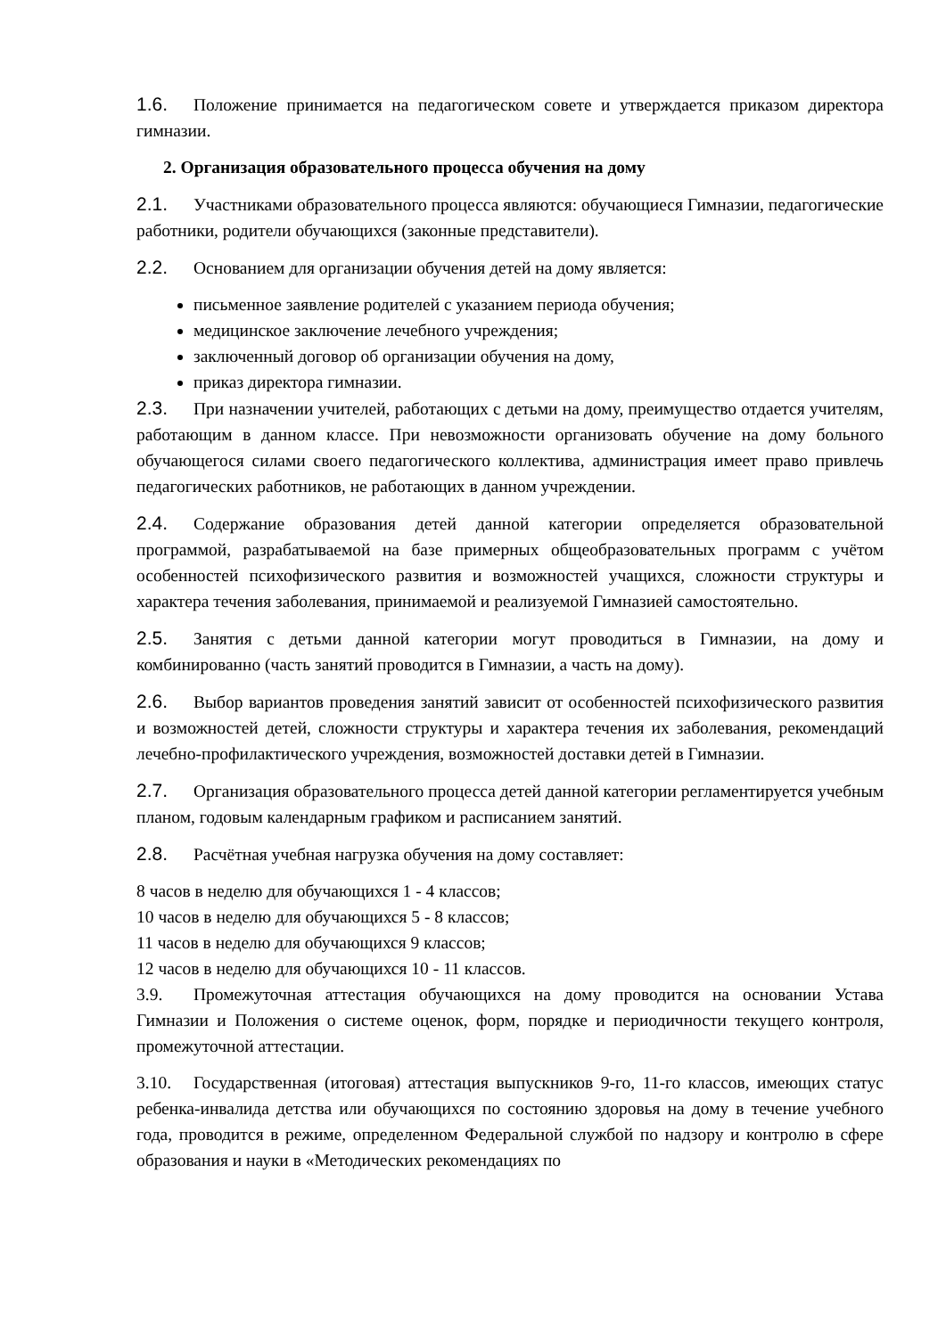1.6. Положение принимается на педагогическом совете и утверждается приказом директора гимназии.
2. Организация образовательного процесса обучения на дому
2.1. Участниками образовательного процесса являются: обучающиеся Гимназии, педагогические работники, родители обучающихся (законные представители).
2.2. Основанием для организации обучения детей на дому является:
письменное заявление родителей с указанием периода обучения;
медицинское заключение лечебного учреждения;
заключенный договор об организации обучения на дому,
приказ директора гимназии.
2.3. При назначении учителей, работающих с детьми на дому, преимущество отдается учителям, работающим в данном классе. При невозможности организовать обучение на дому больного обучающегося силами своего педагогического коллектива, администрация имеет право привлечь педагогических работников, не работающих в данном учреждении.
2.4. Содержание образования детей данной категории определяется образовательной программой, разрабатываемой на базе примерных общеобразовательных программ с учётом особенностей психофизического развития и возможностей учащихся, сложности структуры и характера течения заболевания, принимаемой и реализуемой Гимназией самостоятельно.
2.5. Занятия с детьми данной категории могут проводиться в Гимназии, на дому и комбинированно (часть занятий проводится в Гимназии, а часть на дому).
2.6. Выбор вариантов проведения занятий зависит от особенностей психофизического развития и возможностей детей, сложности структуры и характера течения их заболевания, рекомендаций лечебно-профилактического учреждения, возможностей доставки детей в Гимназии.
2.7. Организация образовательного процесса детей данной категории регламентируется учебным планом, годовым календарным графиком и расписанием занятий.
2.8. Расчётная учебная нагрузка обучения на дому составляет:
8 часов в неделю для обучающихся 1 - 4 классов;
10 часов в неделю для обучающихся 5 - 8 классов;
11 часов в неделю для обучающихся 9 классов;
12 часов в неделю для обучающихся 10 - 11 классов.
3.9. Промежуточная аттестация обучающихся на дому проводится на основании Устава Гимназии и Положения о системе оценок, форм, порядке и периодичности текущего контроля, промежуточной аттестации.
3.10. Государственная (итоговая) аттестация выпускников 9-го, 11-го классов, имеющих статус ребенка-инвалида детства или обучающихся по состоянию здоровья на дому в течение учебного года, проводится в режиме, определенном Федеральной службой по надзору и контролю в сфере образования и науки в «Методических рекомендациях по